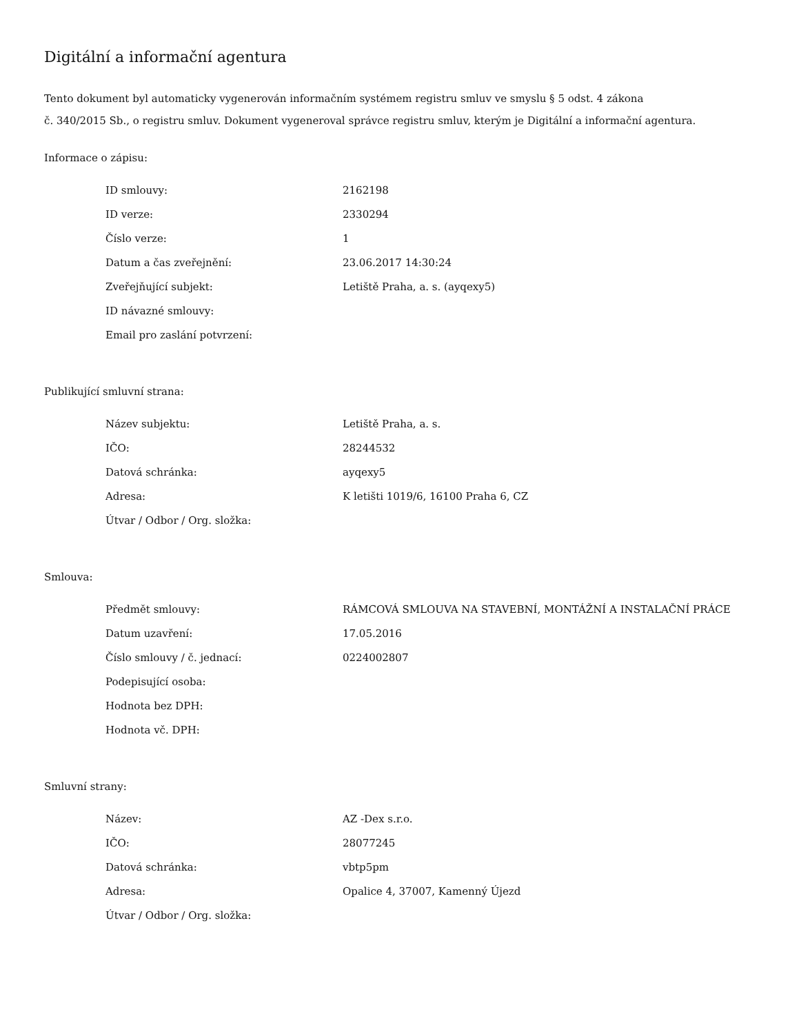Digitální a informační agentura
Tento dokument byl automaticky vygenerován informačním systémem registru smluv ve smyslu § 5 odst. 4 zákona
č. 340/2015 Sb., o registru smluv. Dokument vygeneroval správce registru smluv, kterým je Digitální a informační agentura.
Informace o zápisu:
| ID smlouvy: | 2162198 |
| ID verze: | 2330294 |
| Číslo verze: | 1 |
| Datum a čas zveřejnění: | 23.06.2017 14:30:24 |
| Zveřejňující subjekt: | Letiště Praha, a. s. (ayqexy5) |
| ID návazné smlouvy: | |
| Email pro zaslání potvrzení: | |
Publikující smluvní strana:
| Název subjektu: | Letiště Praha, a. s. |
| IČO: | 28244532 |
| Datová schránka: | ayqexy5 |
| Adresa: | K letišti 1019/6, 16100 Praha 6, CZ |
| Útvar / Odbor / Org. složka: | |
Smlouva:
| Předmět smlouvy: | RÁMCOVÁ SMLOUVA NA STAVEBNÍ, MONTÁŽNÍ A INSTALAČNÍ PRÁCE |
| Datum uzavření: | 17.05.2016 |
| Číslo smlouvy / č. jednací: | 0224002807 |
| Podepisující osoba: | |
| Hodnota bez DPH: | |
| Hodnota vč. DPH: | |
Smluvní strany:
| Název: | AZ -Dex s.r.o. |
| IČO: | 28077245 |
| Datová schránka: | vbtp5pm |
| Adresa: | Opalice 4, 37007, Kamenný Újezd |
| Útvar / Odbor / Org. složka: | |